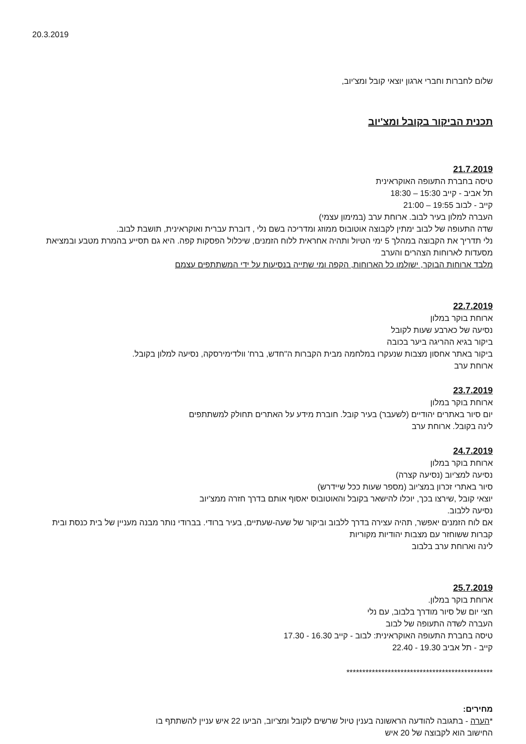20.3.2019
שלום לחברות וחברי ארגון יוצאי קובל ומצ'יוב,
תכנית הביקור בקובל ומצ'יוב
21.7.2019
טיסה בחברת התעופה האוקראינית
תל אביב - קייב 15:30 – 18:30
קייב - לבוב 19:55 – 21:00
העברה למלון בעיר לבוב. ארוחת ערב (במימון עצמי)
שדה התעופה של לבוב ימתין לקבוצה אוטובוס ממוזג ומדריכה בשם נלי , דוברת עברית ואוקראינית, תושבת לבוב.
נלי תדריך את הקבוצה במהלך 5 ימי הטיול ותהיה אחראית ללוח הזמנים, שיכלול הפסקות קפה. היא גם תסייע בהמרת מטבע ובמציאת מסעדות לארוחות הצהרים והערב
מלבד ארוחות הבוקר, ישולמו כל הארוחות, הקפה ומי שתייה בנסיעות על ידי המשתתפים עצמם
22.7.2019
ארוחת בוקר במלון
נסיעה של כארבע שעות לקובל
ביקור בגיא ההריגה ביער בכובה
ביקור באתר אחסון מצבות שנעקרו במלחמה מבית הקברות ה"חדש, ברח' וולדימירסקה, נסיעה למלון בקובל.
ארוחת ערב
23.7.2019
ארוחת בוקר במלון
יום סיור באתרים יהודיים (לשעבר) בעיר קובל. חוברת מידע על האתרים תחולק למשתתפים
לינה בקובל. ארוחת ערב
24.7.2019
ארוחת בוקר במלון
נסיעה למצ'יוב (נסיעה קצרה)
סיור באתרי זכרון במצ'יוב (מספר שעות ככל שיידרש)
יוצאי קובל ,שירצו בכך, יוכלו להישאר בקובל והאוטובוס יאסוף אותם בדרך חזרה ממצ'יוב
נסיעה ללבוב.
אם לוח הזמנים יאפשר, תהיה עצירה בדרך ללבוב וביקור של שעה-שעתיים, בעיר ברודי. בברודי נותר מבנה מעניין של בית כנסת ובית קברות ששוחזר עם מצבות יהודיות מקוריות
לינה וארוחת ערב בלבוב
25.7.2019
ארוחת בוקר במלון.
חצי יום של סיור מודרך בלבוב, עם נלי
העברה לשדה התעופה של לבוב
טיסה בחברת התעופה האוקראינית: לבוב - קייב 16.30 - 17.30
קייב - תל אביב 19.30 - 22.40
**********************************************
מחירים:
*הערה - בתגובה להודעה הראשונה בענין טיול שרשים לקובל ומצ'יוב, הביעו 22 איש עניין להשתתף בו
החישוב הוא לקבוצה של 20 איש